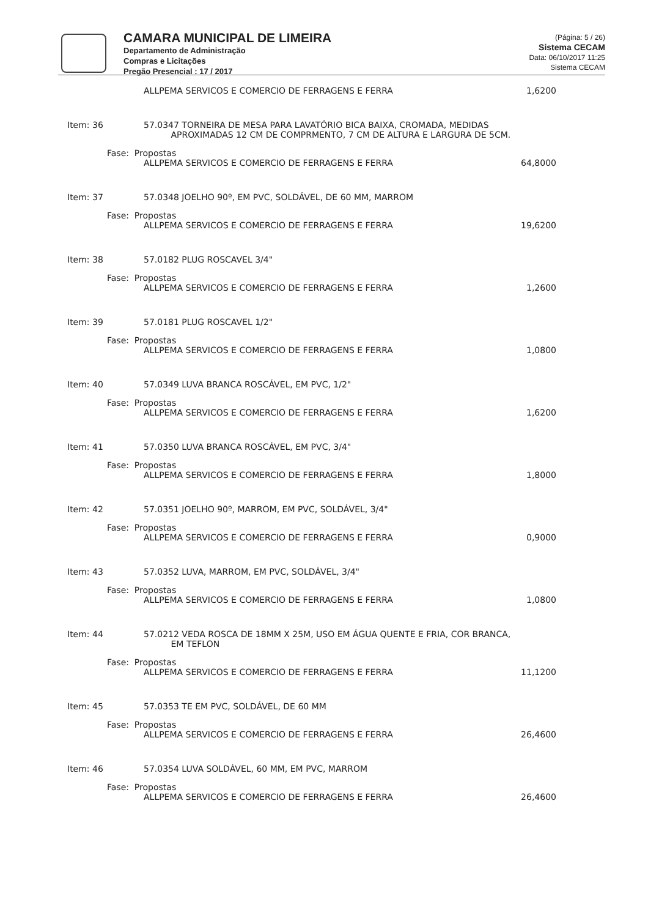CAMARA MUNICIPAL DE LIMEIRA
Departamento de Administração
Compras e Licitações
Pregão Presencial : 17 / 2017
(Página: 5 / 26)
Sistema CECAM
Data: 06/10/2017 11:25
Sistema CECAM
ALLPEMA SERVICOS E COMERCIO DE FERRAGENS E FERRA 1,6200
Item: 36 57.0347 TORNEIRA DE MESA PARA LAVATÓRIO BICA BAIXA, CROMADA, MEDIDAS
APROXIMADAS 12 CM DE COMPRMENTO, 7 CM DE ALTURA E LARGURA DE 5CM.
Fase: Propostas
ALLPEMA SERVICOS E COMERCIO DE FERRAGENS E FERRA 64,8000
Item: 37 57.0348 JOELHO 90º, EM PVC, SOLDÁVEL, DE 60 MM, MARROM
Fase: Propostas
ALLPEMA SERVICOS E COMERCIO DE FERRAGENS E FERRA 19,6200
Item: 38 57.0182 PLUG ROSCAVEL 3/4"
Fase: Propostas
ALLPEMA SERVICOS E COMERCIO DE FERRAGENS E FERRA 1,2600
Item: 39 57.0181 PLUG ROSCAVEL 1/2"
Fase: Propostas
ALLPEMA SERVICOS E COMERCIO DE FERRAGENS E FERRA 1,0800
Item: 40 57.0349 LUVA BRANCA ROSCÁVEL, EM PVC, 1/2"
Fase: Propostas
ALLPEMA SERVICOS E COMERCIO DE FERRAGENS E FERRA 1,6200
Item: 41 57.0350 LUVA BRANCA ROSCÁVEL, EM PVC, 3/4"
Fase: Propostas
ALLPEMA SERVICOS E COMERCIO DE FERRAGENS E FERRA 1,8000
Item: 42 57.0351 JOELHO 90º, MARROM, EM PVC, SOLDÁVEL, 3/4"
Fase: Propostas
ALLPEMA SERVICOS E COMERCIO DE FERRAGENS E FERRA 0,9000
Item: 43 57.0352 LUVA, MARROM, EM PVC, SOLDÁVEL, 3/4"
Fase: Propostas
ALLPEMA SERVICOS E COMERCIO DE FERRAGENS E FERRA 1,0800
Item: 44 57.0212 VEDA ROSCA DE 18MM X 25M, USO EM ÁGUA QUENTE E FRIA, COR BRANCA,
EM TEFLON
Fase: Propostas
ALLPEMA SERVICOS E COMERCIO DE FERRAGENS E FERRA 11,1200
Item: 45 57.0353 TE EM PVC, SOLDÁVEL, DE 60 MM
Fase: Propostas
ALLPEMA SERVICOS E COMERCIO DE FERRAGENS E FERRA 26,4600
Item: 46 57.0354 LUVA SOLDÁVEL, 60 MM, EM PVC, MARROM
Fase: Propostas
ALLPEMA SERVICOS E COMERCIO DE FERRAGENS E FERRA 26,4600